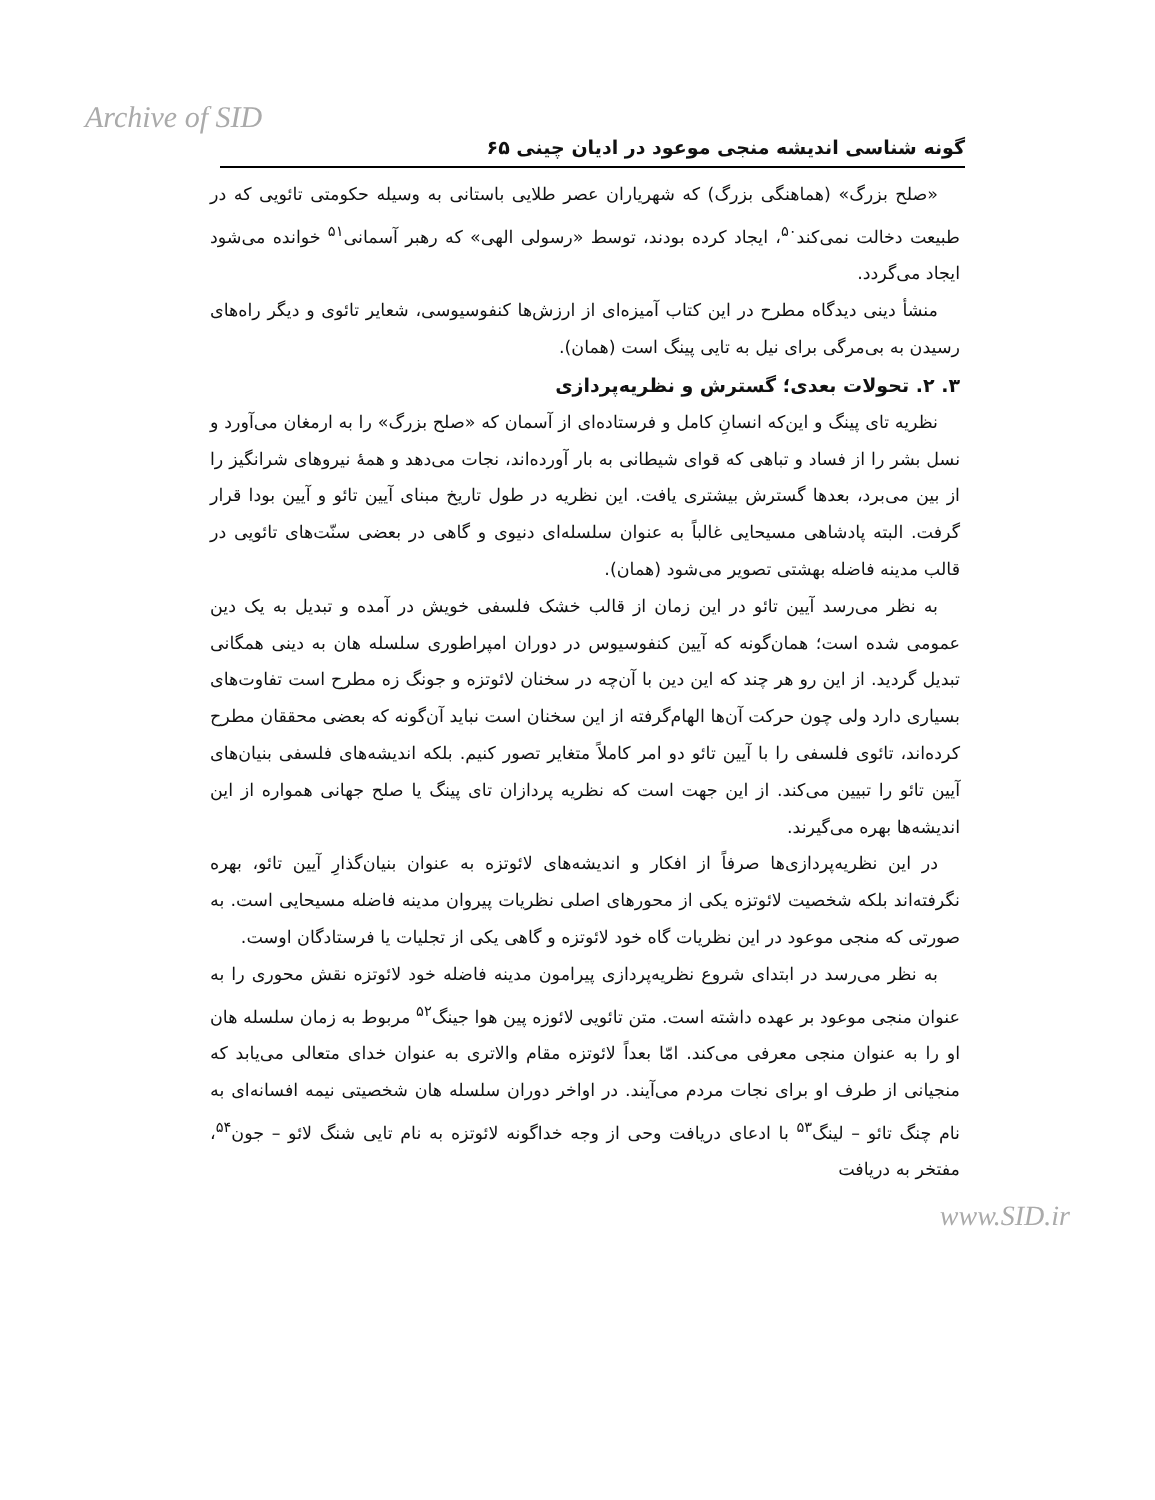Archive of SID
گونه شناسی اندیشه منجی موعود در ادیان چینی ۶۵
«صلح بزرگ» (هماهنگی بزرگ) که شهریاران عصر طلایی باستانی به وسیله حکومتی تائویی که در طبیعت دخالت نمی‌کند<sup>۵۰</sup>، ایجاد کرده بودند، توسط «رسولی الهی» که رهبر آسمانی<sup>۵۱</sup> خوانده می‌شود ایجاد می‌گردد.
منشأ دینی دیدگاه مطرح در این کتاب آمیزه‌ای از ارزش‌ها کنفوسیوسی، شعایر تائوی و دیگر راه‌های رسیدن به بی‌مرگی برای نیل به تایی پینگ است (همان).
۳. ۲. تحولات بعدی؛ گسترش و نظریه‌پردازی
نظریه تای پینگ و این‌که انسانِ کامل و فرستاده‌ای از آسمان که «صلح بزرگ» را به ارمغان می‌آورد و نسل بشر را از فساد و تباهی که قوای شیطانی به بار آورده‌اند، نجات می‌دهد و همهٔ نیروهای شرانگیز را از بین می‌برد، بعدها گسترش بیشتری یافت. این نظریه در طول تاریخ مبنای آیین تائو و آیین بودا قرار گرفت. البته پادشاهی مسیحایی غالباً به عنوان سلسله‌ای دنیوی و گاهی در بعضی سنّت‌های تائویی در قالب مدینه فاضله بهشتی تصویر می‌شود (همان).
به نظر می‌رسد آیین تائو در این زمان از قالب خشک فلسفی خویش در آمده و تبدیل به یک دین عمومی شده است؛ همان‌گونه که آیین کنفوسیوس در دوران امپراطوری سلسله هان به دینی همگانی تبدیل گردید. از این رو هر چند که این دین با آن‌چه در سخنان لائوتزه و جونگ زه مطرح است تفاوت‌های بسیاری دارد ولی چون حرکت آن‌ها الهام‌گرفته از این سخنان است نباید آن‌گونه که بعضی محققان مطرح کرده‌اند، تائوی فلسفی را با آیین تائو دو امر کاملاً متغایر تصور کنیم. بلکه اندیشه‌های فلسفی بنیان‌های آیین تائو را تبیین می‌کند. از این جهت است که نظریه پردازان تای پینگ یا صلح جهانی همواره از این اندیشه‌ها بهره می‌گیرند.
در این نظریه‌پردازی‌ها صرفاً از افکار و اندیشه‌های لائوتزه به عنوان بنیان‌گذارِ آیین تائو، بهره نگرفته‌اند بلکه شخصیت لائوتزه یکی از محورهای اصلی نظریات پیروان مدینه فاضله مسیحایی است. به صورتی که منجی موعود در این نظریات گاه خود لائوتزه و گاهی یکی از تجلیات یا فرستادگان اوست.
به نظر می‌رسد در ابتدای شروع نظریه‌پردازی پیرامون مدینه فاضله خود لائوتزه نقش محوری را به عنوان منجی موعود بر عهده داشته است. متن تائویی لائوزه پین هوا جینگ<sup>۵۲</sup> مربوط به زمان سلسله هان او را به عنوان منجی معرفی می‌کند. امّا بعداً لائوتزه مقام والاتری به عنوان خدای متعالی می‌یابد که منجیانی از طرف او برای نجات مردم می‌آیند. در اواخر دوران سلسله هان شخصیتی نیمه افسانه‌ای به نام چنگ تائو – لینگ<sup>۵۳</sup> با ادعای دریافت وحی از وجه خداگونه لائوتزه به نام تایی شنگ لائو – جون<sup>۵۴</sup>، مفتخر به دریافت
www.SID.ir